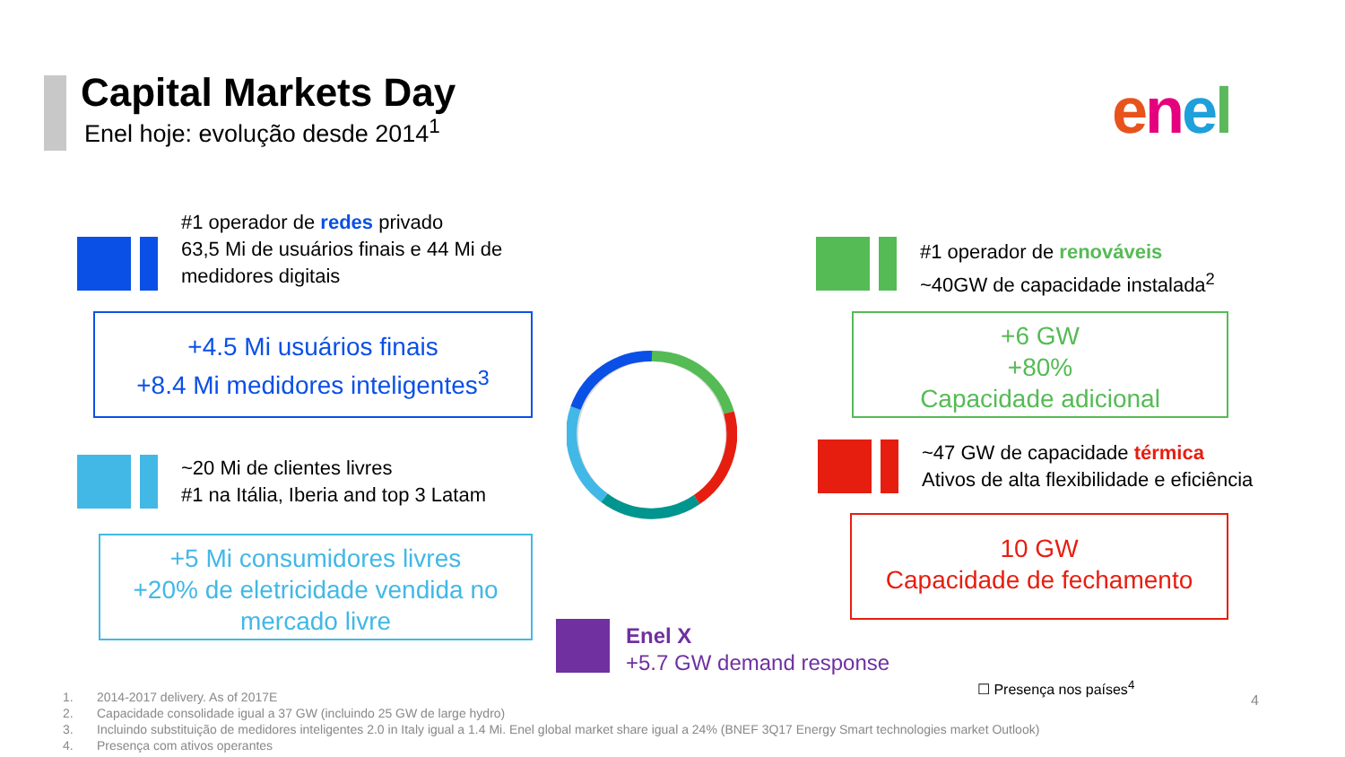Capital Markets Day
Enel hoje: evolução desde 2014<sup>1</sup>
enel
#1 operador de redes privado
63,5 Mi de usuários finais e 44 Mi de
medidores digitais
+4.5 Mi usuários finais
+8.4 Mi medidores inteligentes<sup>3</sup>
~20 Mi de clientes livres
#1 na Itália, Iberia and top 3 Latam
+5 Mi consumidores livres
+20% de eletricidade vendida no
mercado livre
#1 operador de renováveis
~40GW de capacidade instalada<sup>2</sup>
+6 GW
+80%
Capacidade adicional
~47 GW de capacidade térmica
Ativos de alta flexibilidade e eficiência
10 GW
Capacidade de fechamento
Enel X
+5.7 GW demand response
☐ Presença nos países<sup>4</sup>
4
1. 2014-2017 delivery. As of 2017E
2. Capacidade consolidade igual a 37 GW (incluindo 25 GW de large hydro)
3. Incluindo substituição de medidores inteligentes 2.0 in Italy igual a 1.4 Mi. Enel global market share igual a 24% (BNEF 3Q17 Energy Smart technologies market Outlook)
4. Presença com ativos operantes